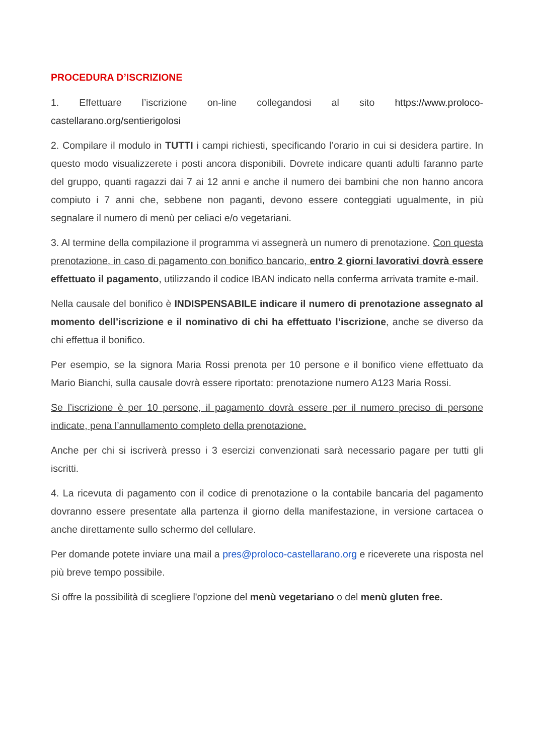PROCEDURA D’ISCRIZIONE
1. Effettuare l’iscrizione on-line collegandosi al sito https://www.proloco-castellarano.org/sentierigolosi
2. Compilare il modulo in TUTTI i campi richiesti, specificando l’orario in cui si desidera partire. In questo modo visualizzerete i posti ancora disponibili. Dovrete indicare quanti adulti faranno parte del gruppo, quanti ragazzi dai 7 ai 12 anni e anche il numero dei bambini che non hanno ancora compiuto i 7 anni che, sebbene non paganti, devono essere conteggiati ugualmente, in più segnalare il numero di menù per celiaci e/o vegetariani.
3. Al termine della compilazione il programma vi assegnerà un numero di prenotazione. Con questa prenotazione, in caso di pagamento con bonifico bancario, entro 2 giorni lavorativi dovrà essere effettuato il pagamento, utilizzando il codice IBAN indicato nella conferma arrivata tramite e-mail.
Nella causale del bonifico è INDISPENSABILE indicare il numero di prenotazione assegnato al momento dell’iscrizione e il nominativo di chi ha effettuato l’iscrizione, anche se diverso da chi effettua il bonifico.
Per esempio, se la signora Maria Rossi prenota per 10 persone e il bonifico viene effettuato da Mario Bianchi, sulla causale dovrà essere riportato: prenotazione numero A123 Maria Rossi.
Se l’iscrizione è per 10 persone, il pagamento dovrà essere per il numero preciso di persone indicate, pena l’annullamento completo della prenotazione.
Anche per chi si iscriverà presso i 3 esercizi convenzionati sarà necessario pagare per tutti gli iscritti.
4. La ricevuta di pagamento con il codice di prenotazione o la contabile bancaria del pagamento dovranno essere presentate alla partenza il giorno della manifestazione, in versione cartacea o anche direttamente sullo schermo del cellulare.
Per domande potete inviare una mail a pres@proloco-castellarano.org e riceverete una risposta nel più breve tempo possibile.
Si offre la possibilità di scegliere l'opzione del menù vegetariano o del menù gluten free.